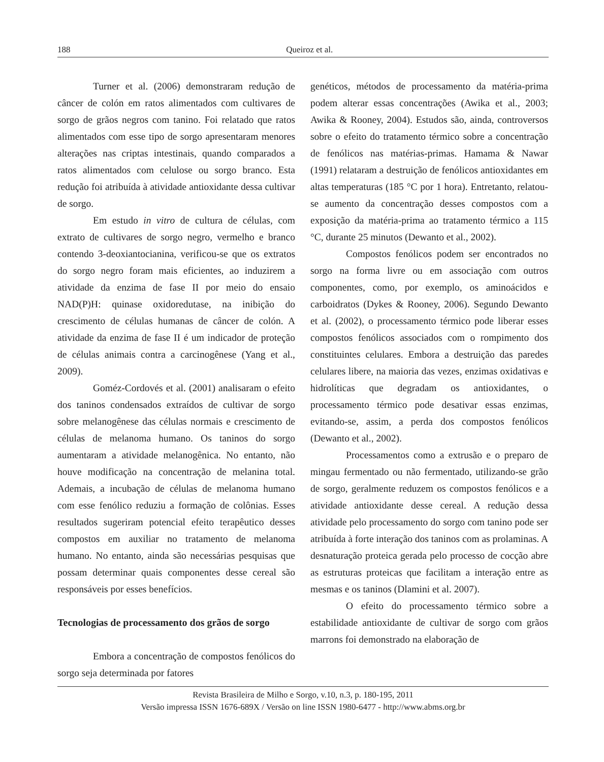188 Queiroz et al.
Turner et al. (2006) demonstraram redução de câncer de colón em ratos alimentados com cultivares de sorgo de grãos negros com tanino. Foi relatado que ratos alimentados com esse tipo de sorgo apresentaram menores alterações nas criptas intestinais, quando comparados a ratos alimentados com celulose ou sorgo branco. Esta redução foi atribuída à atividade antioxidante dessa cultivar de sorgo.
Em estudo in vitro de cultura de células, com extrato de cultivares de sorgo negro, vermelho e branco contendo 3-deoxiantocianina, verificou-se que os extratos do sorgo negro foram mais eficientes, ao induzirem a atividade da enzima de fase II por meio do ensaio NAD(P)H: quinase oxidoredutase, na inibição do crescimento de células humanas de câncer de colón. A atividade da enzima de fase II é um indicador de proteção de células animais contra a carcinogênese (Yang et al., 2009).
Goméz-Cordovés et al. (2001) analisaram o efeito dos taninos condensados extraídos de cultivar de sorgo sobre melanogênese das células normais e crescimento de células de melanoma humano. Os taninos do sorgo aumentaram a atividade melanogênica. No entanto, não houve modificação na concentração de melanina total. Ademais, a incubação de células de melanoma humano com esse fenólico reduziu a formação de colônias. Esses resultados sugeriram potencial efeito terapêutico desses compostos em auxiliar no tratamento de melanoma humano. No entanto, ainda são necessárias pesquisas que possam determinar quais componentes desse cereal são responsáveis por esses benefícios.
Tecnologias de processamento dos grãos de sorgo
Embora a concentração de compostos fenólicos do sorgo seja determinada por fatores
genéticos, métodos de processamento da matéria-prima podem alterar essas concentrações (Awika et al., 2003; Awika & Rooney, 2004). Estudos são, ainda, controversos sobre o efeito do tratamento térmico sobre a concentração de fenólicos nas matérias-primas. Hamama & Nawar (1991) relataram a destruição de fenólicos antioxidantes em altas temperaturas (185 °C por 1 hora). Entretanto, relatou-se aumento da concentração desses compostos com a exposição da matéria-prima ao tratamento térmico a 115 °C, durante 25 minutos (Dewanto et al., 2002).
Compostos fenólicos podem ser encontrados no sorgo na forma livre ou em associação com outros componentes, como, por exemplo, os aminoácidos e carboidratos (Dykes & Rooney, 2006). Segundo Dewanto et al. (2002), o processamento térmico pode liberar esses compostos fenólicos associados com o rompimento dos constituintes celulares. Embora a destruição das paredes celulares libere, na maioria das vezes, enzimas oxidativas e hidrolíticas que degradam os antioxidantes, o processamento térmico pode desativar essas enzimas, evitando-se, assim, a perda dos compostos fenólicos (Dewanto et al., 2002).
Processamentos como a extrusão e o preparo de mingau fermentado ou não fermentado, utilizando-se grão de sorgo, geralmente reduzem os compostos fenólicos e a atividade antioxidante desse cereal. A redução dessa atividade pelo processamento do sorgo com tanino pode ser atribuída à forte interação dos taninos com as prolaminas. A desnaturação proteica gerada pelo processo de cocção abre as estruturas proteicas que facilitam a interação entre as mesmas e os taninos (Dlamini et al. 2007).
O efeito do processamento térmico sobre a estabilidade antioxidante de cultivar de sorgo com grãos marrons foi demonstrado na elaboração de
Revista Brasileira de Milho e Sorgo, v.10, n.3, p. 180-195, 2011
Versão impressa ISSN 1676-689X / Versão on line ISSN 1980-6477 - http://www.abms.org.br